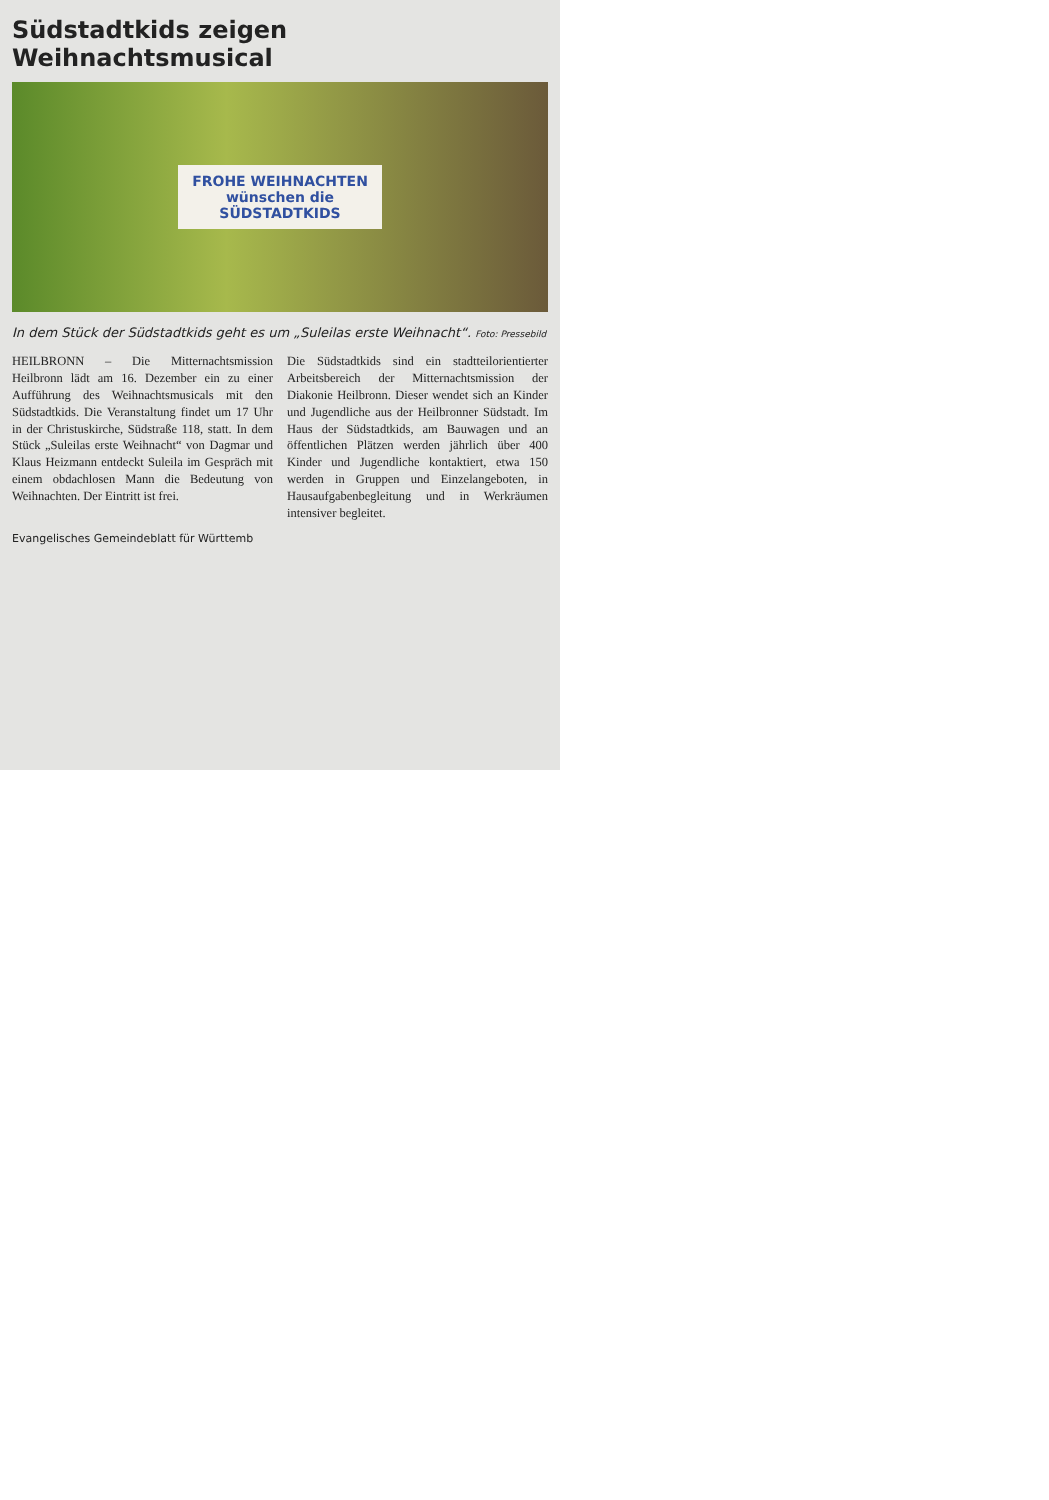Südstadtkids zeigen Weihnachtsmusical
FROHE WEIHNACHTEN
wünschen die
SÜDSTADTKIDS
In dem Stück der Südstadtkids geht es um „Suleilas erste Weihnacht“. Foto: Pressebild
HEILBRONN – Die Mitternachtsmission Heilbronn lädt am 16. Dezember ein zu einer Aufführung des Weihnachtsmusicals mit den Südstadtkids. Die Veranstaltung findet um 17 Uhr in der Christuskirche, Südstraße 118, statt. In dem Stück „Suleilas erste Weihnacht“ von Dagmar und Klaus Heizmann entdeckt Suleila im Gespräch mit einem obdachlosen Mann die Bedeutung von Weihnachten. Der Eintritt ist frei.
Die Südstadtkids sind ein stadtteilorientierter Arbeitsbereich der Mitternachtsmission der Diakonie Heilbronn. Dieser wendet sich an Kinder und Jugendliche aus der Heilbronner Südstadt. Im Haus der Südstadtkids, am Bauwagen und an öffentlichen Plätzen werden jährlich über 400 Kinder und Jugendliche kontaktiert, etwa 150 werden in Gruppen und Einzelangeboten, in Hausaufgabenbegleitung und in Werkräumen intensiver begleitet.
Evangelisches Gemeindeblatt für Württemb